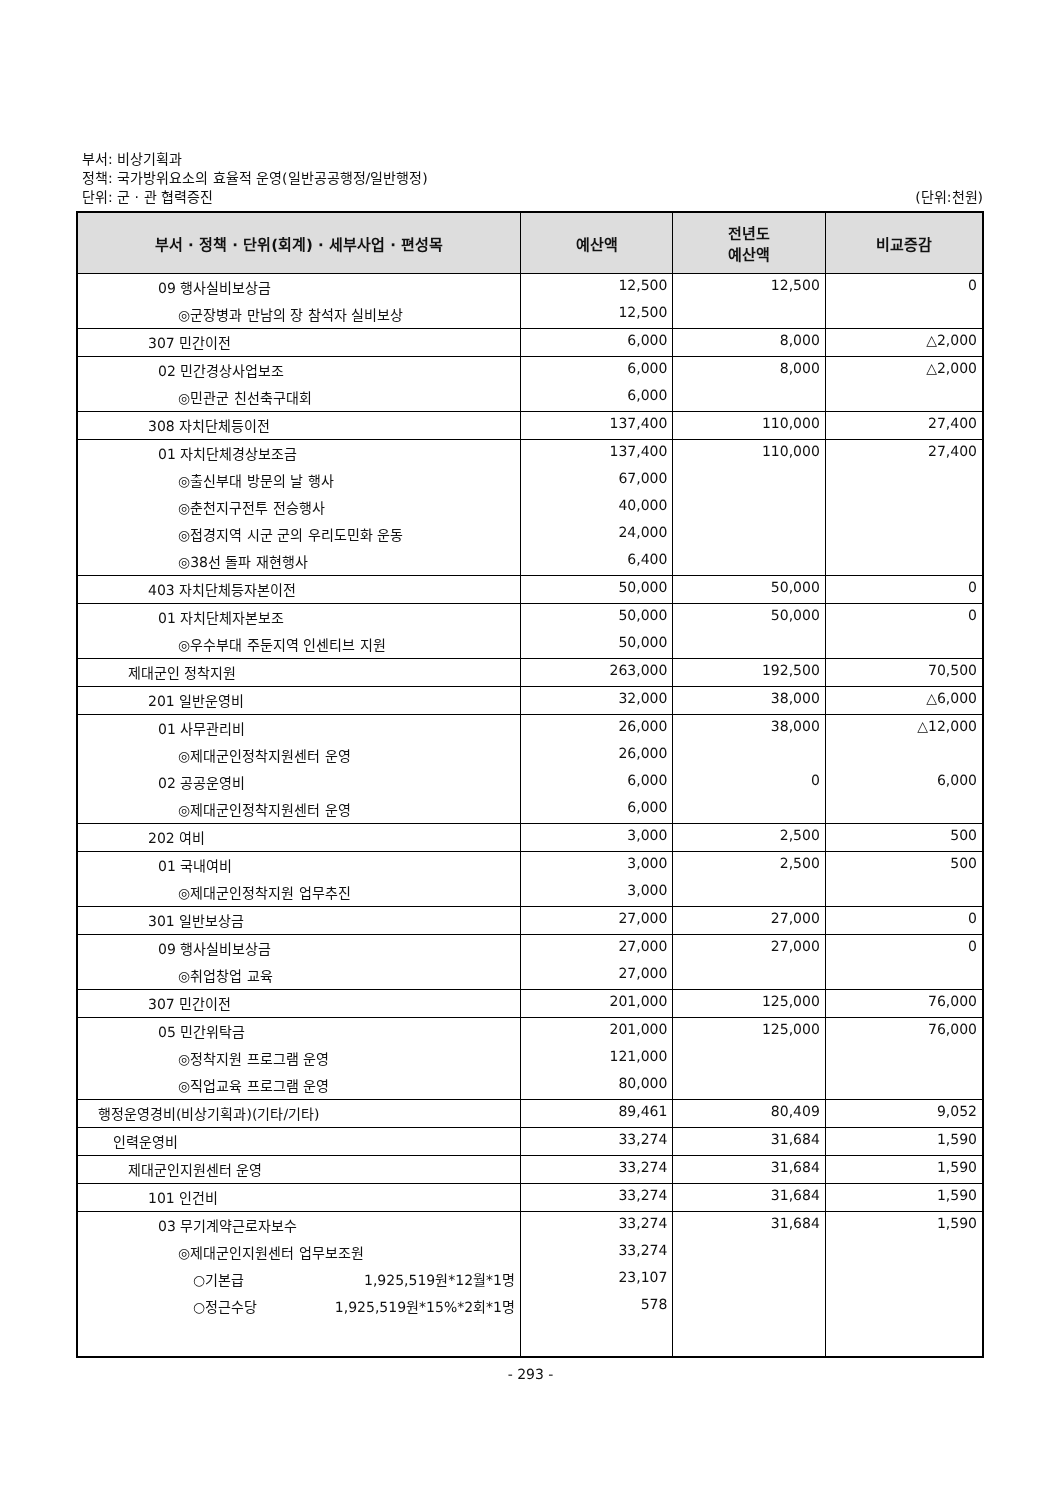부서: 비상기획과
정책: 국가방위요소의 효율적 운영(일반공공행정/일반행정)
단위: 군 · 관 협력증진
(단위:천원)
| 부서 · 정책 · 단위(회계) · 세부사업 · 편성목 | 예산액 | 전년도 예산액 | 비교증감 |
| --- | --- | --- | --- |
| 09 행사실비보상금 | 12,500 | 12,500 | 0 |
| ◎군장병과 만남의 장 참석자 실비보상 | 12,500 | | |
| 307 민간이전 | 6,000 | 8,000 | △2,000 |
| 02 민간경상사업보조 | 6,000 | 8,000 | △2,000 |
| ◎민관군 친선축구대회 | 6,000 | | |
| 308 자치단체등이전 | 137,400 | 110,000 | 27,400 |
| 01 자치단체경상보조금 | 137,400 | 110,000 | 27,400 |
| ◎출신부대 방문의 날 행사 | 67,000 | | |
| ◎춘천지구전투 전승행사 | 40,000 | | |
| ◎접경지역 시군 군의 우리도민화 운동 | 24,000 | | |
| ◎38선 돌파 재현행사 | 6,400 | | |
| 403 자치단체등자본이전 | 50,000 | 50,000 | 0 |
| 01 자치단체자본보조 | 50,000 | 50,000 | 0 |
| ◎우수부대 주둔지역 인센티브 지원 | 50,000 | | |
| 제대군인 정착지원 | 263,000 | 192,500 | 70,500 |
| 201 일반운영비 | 32,000 | 38,000 | △6,000 |
| 01 사무관리비 | 26,000 | 38,000 | △12,000 |
| ◎제대군인정착지원센터 운영 | 26,000 | | |
| 02 공공운영비 | 6,000 | 0 | 6,000 |
| ◎제대군인정착지원센터 운영 | 6,000 | | |
| 202 여비 | 3,000 | 2,500 | 500 |
| 01 국내여비 | 3,000 | 2,500 | 500 |
| ◎제대군인정착지원 업무추진 | 3,000 | | |
| 301 일반보상금 | 27,000 | 27,000 | 0 |
| 09 행사실비보상금 | 27,000 | 27,000 | 0 |
| ◎취업창업 교육 | 27,000 | | |
| 307 민간이전 | 201,000 | 125,000 | 76,000 |
| 05 민간위탁금 | 201,000 | 125,000 | 76,000 |
| ◎정착지원 프로그램 운영 | 121,000 | | |
| ◎직업교육 프로그램 운영 | 80,000 | | |
| 행정운영경비(비상기획과)(기타/기타) | 89,461 | 80,409 | 9,052 |
| 인력운영비 | 33,274 | 31,684 | 1,590 |
| 제대군인지원센터 운영 | 33,274 | 31,684 | 1,590 |
| 101 인건비 | 33,274 | 31,684 | 1,590 |
| 03 무기계약근로자보수 | 33,274 | 31,684 | 1,590 |
| ◎제대군인지원센터 업무보조원 | 33,274 | | |
| ○기본급 1,925,519원*12월*1명 | 23,107 | | |
| ○정근수당 1,925,519원*15%*2회*1명 | 578 | | |
- 293 -